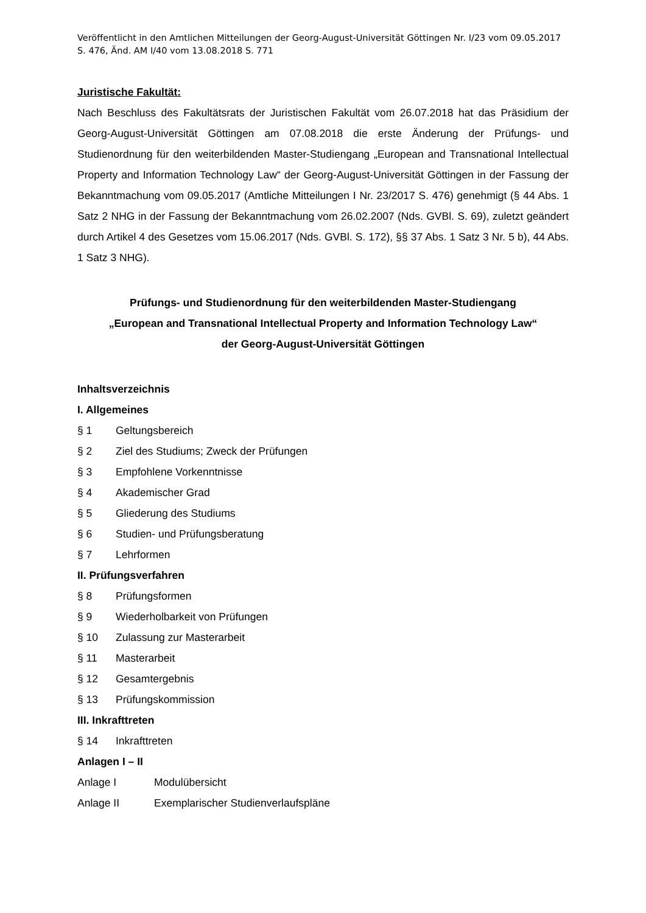Veröffentlicht in den Amtlichen Mitteilungen der Georg-August-Universität Göttingen Nr. I/23 vom 09.05.2017 S. 476, Änd. AM I/40 vom 13.08.2018 S. 771
Juristische Fakultät:
Nach Beschluss des Fakultätsrats der Juristischen Fakultät vom 26.07.2018 hat das Präsidium der Georg-August-Universität Göttingen am 07.08.2018 die erste Änderung der Prüfungs- und Studienordnung für den weiterbildenden Master-Studiengang „European and Transnational Intellectual Property and Information Technology Law“ der Georg-August-Universität Göttingen in der Fassung der Bekanntmachung vom 09.05.2017 (Amtliche Mitteilungen I Nr. 23/2017 S. 476) genehmigt (§ 44 Abs. 1 Satz 2 NHG in der Fassung der Bekanntmachung vom 26.02.2007 (Nds. GVBl. S. 69), zuletzt geändert durch Artikel 4 des Gesetzes vom 15.06.2017 (Nds. GVBl. S. 172), §§ 37 Abs. 1 Satz 3 Nr. 5 b), 44 Abs. 1 Satz 3 NHG).
Prüfungs- und Studienordnung für den weiterbildenden Master-Studiengang
„European and Transnational Intellectual Property and Information Technology Law“
der Georg-August-Universität Göttingen
Inhaltsverzeichnis
I. Allgemeines
§ 1 Geltungsbereich
§ 2 Ziel des Studiums; Zweck der Prüfungen
§ 3 Empfohlene Vorkenntnisse
§ 4 Akademischer Grad
§ 5 Gliederung des Studiums
§ 6 Studien- und Prüfungsberatung
§ 7 Lehrformen
II. Prüfungsverfahren
§ 8 Prüfungsformen
§ 9 Wiederholbarkeit von Prüfungen
§ 10 Zulassung zur Masterarbeit
§ 11 Masterarbeit
§ 12 Gesamtergebnis
§ 13 Prüfungskommission
III. Inkrafttreten
§ 14 Inkrafttreten
Anlagen I – II
Anlage I Modulübersicht
Anlage II Exemplarischer Studienverlaufspläne